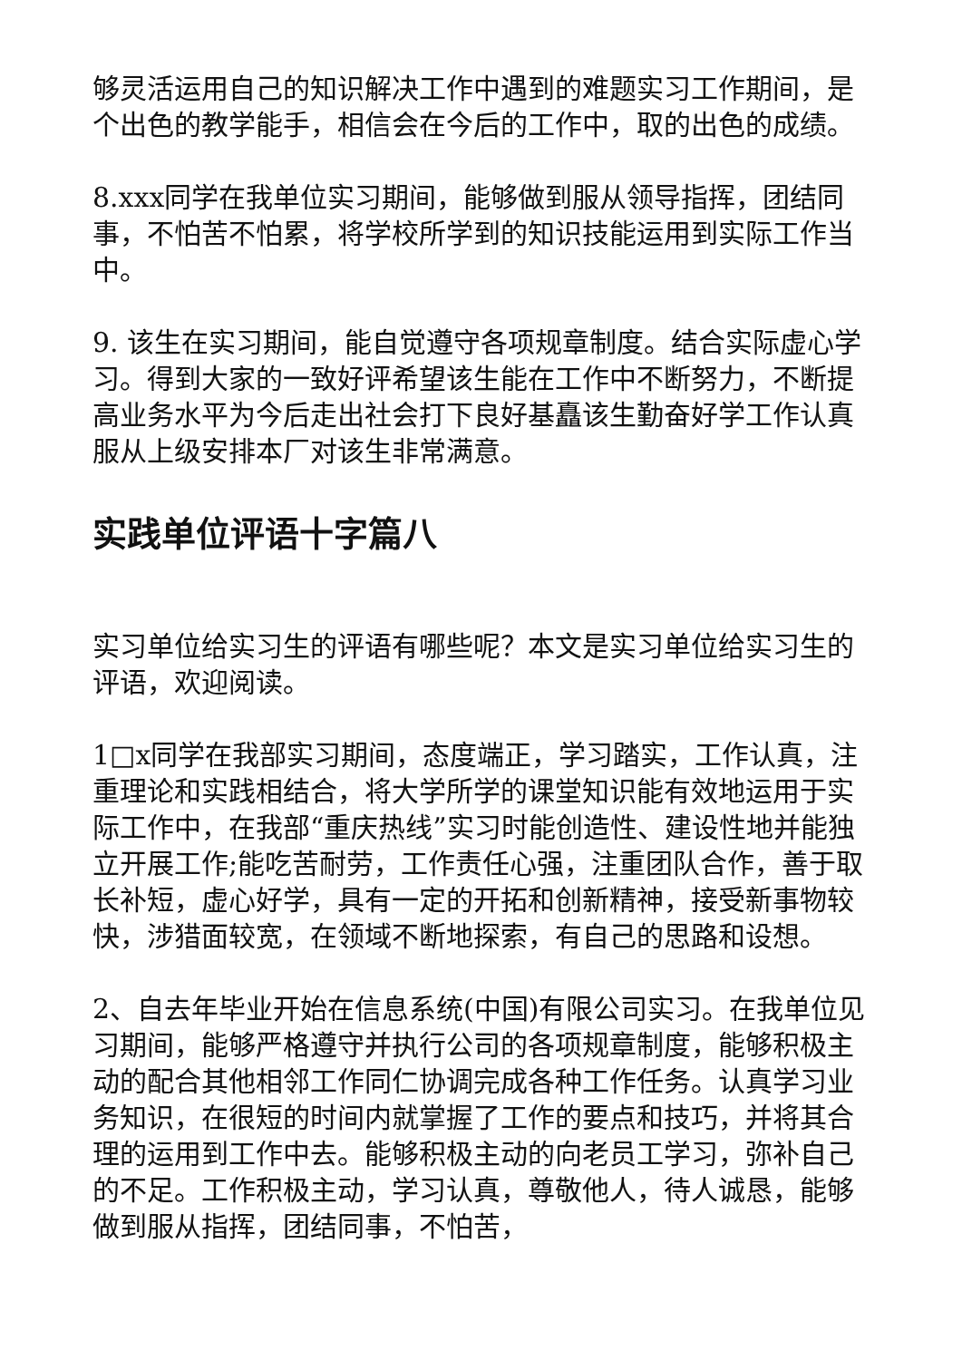够灵活运用自己的知识解决工作中遇到的难题实习工作期间，是个出色的教学能手，相信会在今后的工作中，取的出色的成绩。
8.xxx同学在我单位实习期间，能够做到服从领导指挥，团结同事，不怕苦不怕累，将学校所学到的知识技能运用到实际工作当中。
9. 该生在实习期间，能自觉遵守各项规章制度。结合实际虚心学习。得到大家的一致好评希望该生能在工作中不断努力，不断提高业务水平为今后走出社会打下良好基矗该生勤奋好学工作认真服从上级安排本厂对该生非常满意。
实践单位评语十字篇八
实习单位给实习生的评语有哪些呢？本文是实习单位给实习生的评语，欢迎阅读。
1□x同学在我部实习期间，态度端正，学习踏实，工作认真，注重理论和实践相结合，将大学所学的课堂知识能有效地运用于实际工作中，在我部“重庆热线”实习时能创造性、建设性地并能独立开展工作;能吃苦耐劳，工作责任心强，注重团队合作，善于取长补短，虚心好学，具有一定的开拓和创新精神，接受新事物较快，涉猎面较宽，在领域不断地探索，有自己的思路和设想。
2、自去年毕业开始在信息系统(中国)有限公司实习。在我单位见习期间，能够严格遵守并执行公司的各项规章制度，能够积极主动的配合其他相邻工作同仁协调完成各种工作任务。认真学习业务知识，在很短的时间内就掌握了工作的要点和技巧，并将其合理的运用到工作中去。能够积极主动的向老员工学习，弥补自己的不足。工作积极主动，学习认真，尊敬他人，待人诚恳，能够做到服从指挥，团结同事，不怕苦，